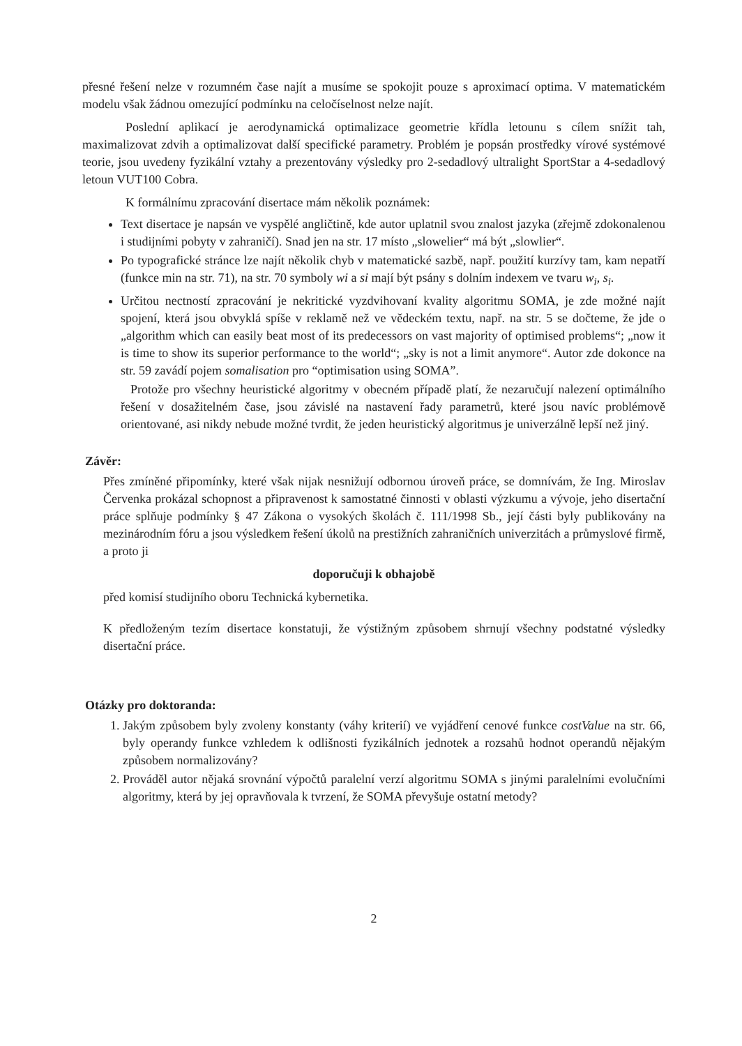přesné řešení nelze v rozumném čase najít a musíme se spokojit pouze s aproximací optima. V matematickém modelu však žádnou omezující podmínku na celočíselnost nelze najít.
Poslední aplikací je aerodynamická optimalizace geometrie křídla letounu s cílem snížit tah, maximalizovat zdvih a optimalizovat další specifické parametry. Problém je popsán prostředky vírové systémové teorie, jsou uvedeny fyzikální vztahy a prezentovány výsledky pro 2-sedadlový ultralight SportStar a 4-sedadlový letoun VUT100 Cobra.
K formálnímu zpracování disertace mám několik poznámek:
Text disertace je napsán ve vyspělé angličtině, kde autor uplatnil svou znalost jazyka (zřejmě zdokonalenou i studijními pobyty v zahraničí). Snad jen na str. 17 místo „slowelier“ má být „slowlier“.
Po typografické stránce lze najít několik chyb v matematické sazbě, např. použití kurzívy tam, kam nepatří (funkce min na str. 71), na str. 70 symboly wi a si mají být psány s dolním indexem ve tvaru w<sub>i</sub>, s<sub>i</sub>.
Určitou nectností zpracování je nekritické vyzdvihovaní kvality algoritmu SOMA, je zde možné najít spojení, která jsou obvyklá spíše v reklamě než ve vědeckém textu, např. na str. 5 se dočteme, že jde o „algorithm which can easily beat most of its predecessors on vast majority of optimised problems“; „now it is time to show its superior performance to the world“; „sky is not a limit anymore“. Autor zde dokonce na str. 59 zavádí pojem somalisation pro “optimisation using SOMA”.
Protože pro všechny heuristické algoritmy v obecném případě platí, že nezaručují nalezení optimálního řešení v dosažitelném čase, jsou závislé na nastavení řady parametrů, které jsou navíc problémově orientované, asi nikdy nebude možné tvrdit, že jeden heuristický algoritmus je univerzálně lepší než jiný.
Závěr:
Přes zmíněné připomínky, které však nijak nesnižují odbornou úroveň práce, se domnívám, že Ing. Miroslav Červenka prokázal schopnost a připravenost k samostatné činnosti v oblasti výzkumu a vývoje, jeho disertační práce splňuje podmínky § 47 Zákona o vysokých školách č. 111/1998 Sb., její části byly publikovány na mezinárodním fóru a jsou výsledkem řešení úkolů na prestižních zahraničních univerzitách a průmyslové firmě, a proto ji
doporučuji k obhajobě
před komisí studijního oboru Technická kybernetika.
K předloženým tezím disertace konstatuji, že výstižným způsobem shrnují všechny podstatné výsledky disertační práce.
Otázky pro doktoranda:
1. Jakým způsobem byly zvoleny konstanty (váhy kriterií) ve vyjádření cenové funkce costValue na str. 66, byly operandy funkce vzhledem k odlišnosti fyzikálních jednotek a rozsahů hodnot operandů nějakým způsobem normalizovány?
2. Prováděl autor nějaká srovnání výpočtů paralelní verzí algoritmu SOMA s jinými paralelními evolučními algoritmy, která by jej opravňovala k tvrzení, že SOMA převyšuje ostatní metody?
2